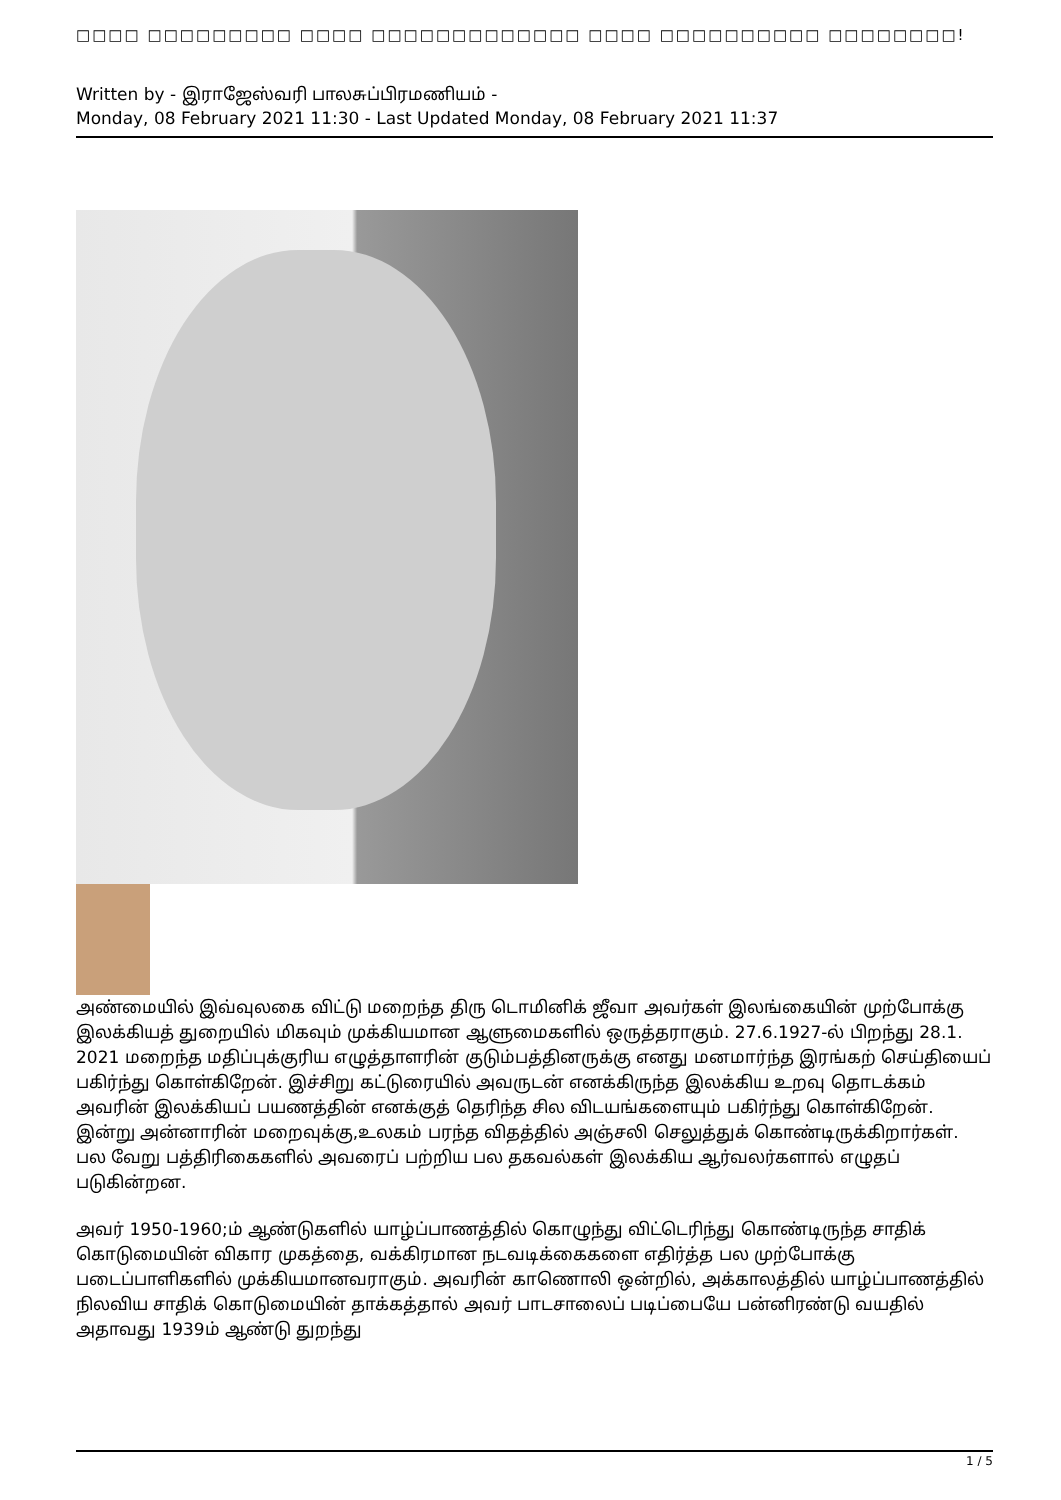□□□□ □□□□□□□□□ □□□□ □□□□□□□□□□□□□ □□□□ □□□□□□□□□□ □□□□□□□□!
Written by - இராஜேஸ்வரி பாலசுப்பிரமணியம் -
Monday, 08 February 2021 11:30 - Last Updated Monday, 08 February 2021 11:37
அண்மையில் இவ்வுலகை விட்டு மறைந்த திரு டொமினிக் ஜீவா அவர்கள் இலங்கையின் முற்போக்கு இலக்கியத் துறையில் மிகவும் முக்கியமான ஆளுமைகளில் ஒருத்தராகும். 27.6.1927-ல் பிறந்து 28.1. 2021 மறைந்த மதிப்புக்குரிய எழுத்தாளரின் குடும்பத்தினருக்கு எனது மனமார்ந்த இரங்கற் செய்தியைப் பகிர்ந்து கொள்கிறேன். இச்சிறு கட்டுரையில் அவருடன் எனக்கிருந்த இலக்கிய உறவு தொடக்கம் அவரின் இலக்கியப் பயணத்தின் எனக்குத் தெரிந்த சில விடயங்களையும் பகிர்ந்து கொள்கிறேன். இன்று அன்னாரின் மறைவுக்கு,உலகம் பரந்த விதத்தில் அஞ்சலி செலுத்துக் கொண்டிருக்கிறார்கள். பல வேறு பத்திரிகைகளில் அவரைப் பற்றிய பல தகவல்கள் இலக்கிய ஆர்வலர்களால் எழுதப் படுகின்றன.
அவர் 1950-1960;ம் ஆண்டுகளில் யாழ்ப்பாணத்தில் கொழுந்து விட்டெரிந்து கொண்டிருந்த சாதிக் கொடுமையின் விகார முகத்தை, வக்கிரமான நடவடிக்கைகளை எதிர்த்த பல முற்போக்கு படைப்பாளிகளில் முக்கியமானவராகும். அவரின் காணொலி ஒன்றில், அக்காலத்தில் யாழ்ப்பாணத்தில் நிலவிய சாதிக் கொடுமையின் தாக்கத்தால் அவர் பாடசாலைப் படிப்பையே பன்னிரண்டு வயதில் அதாவது 1939ம் ஆண்டு துறந்து
1 / 5